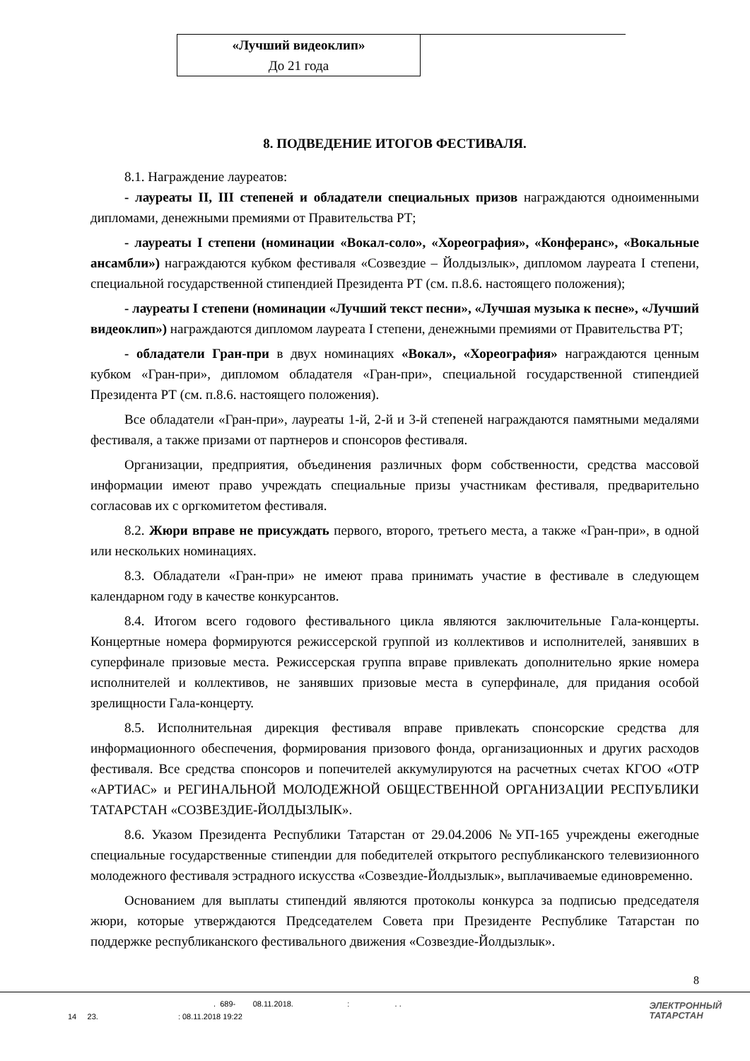| «Лучший видеоклип» До 21 года | |
8. ПОДВЕДЕНИЕ ИТОГОВ ФЕСТИВАЛЯ.
8.1. Награждение лауреатов:
- лауреаты II, III степеней и обладатели специальных призов награждаются одноименными дипломами, денежными премиями от Правительства РТ;
- лауреаты I степени (номинации «Вокал-соло», «Хореография», «Конферанс», «Вокальные ансамбли») награждаются кубком фестиваля «Созвездие – Йолдызлык», дипломом лауреата I степени, специальной государственной стипендией Президента РТ (см. п.8.6. настоящего положения);
- лауреаты I степени (номинации «Лучший текст песни», «Лучшая музыка к песне», «Лучший видеоклип») награждаются дипломом лауреата I степени, денежными премиями от Правительства РТ;
- обладатели Гран-при в двух номинациях «Вокал», «Хореография» награждаются ценным кубком «Гран-при», дипломом обладателя «Гран-при», специальной государственной стипендией Президента РТ (см. п.8.6. настоящего положения).
Все обладатели «Гран-при», лауреаты 1-й, 2-й и 3-й степеней награждаются памятными медалями фестиваля, а также призами от партнеров и спонсоров фестиваля.
Организации, предприятия, объединения различных форм собственности, средства массовой информации имеют право учреждать специальные призы участникам фестиваля, предварительно согласовав их с оргкомитетом фестиваля.
8.2. Жюри вправе не присуждать первого, второго, третьего места, а также «Гран-при», в одной или нескольких номинациях.
8.3. Обладатели «Гран-при» не имеют права принимать участие в фестивале в следующем календарном году в качестве конкурсантов.
8.4. Итогом всего годового фестивального цикла являются заключительные Гала-концерты. Концертные номера формируются режиссерской группой из коллективов и исполнителей, занявших в суперфинале призовые места. Режиссерская группа вправе привлекать дополнительно яркие номера исполнителей и коллективов, не занявших призовые места в суперфинале, для придания особой зрелищности Гала-концерту.
8.5. Исполнительная дирекция фестиваля вправе привлекать спонсорские средства для информационного обеспечения, формирования призового фонда, организационных и других расходов фестиваля. Все средства спонсоров и попечителей аккумулируются на расчетных счетах КГОО «ОТР «АРТИАС» и РЕГИНАЛЬНОЙ МОЛОДЕЖНОЙ ОБЩЕСТВЕННОЙ ОРГАНИЗАЦИИ РЕСПУБЛИКИ ТАТАРСТАН «СОЗВЕЗДИЕ-ЙОЛДЫЗЛЫК».
8.6. Указом Президента Республики Татарстан от 29.04.2006 №УП-165 учреждены ежегодные специальные государственные стипендии для победителей открытого республиканского телевизионного молодежного фестиваля эстрадного искусства «Созвездие-Йолдызлык», выплачиваемые единовременно.
Основанием для выплаты стипендий являются протоколы конкурса за подписью председателя жюри, которые утверждаются Председателем Совета при Президенте Республике Татарстан по поддержке республиканского фестивального движения «Созвездие-Йолдызлык».
8
. 689- 08.11.2018. : . .
14 23. : 08.11.2018 19:22
ЭЛЕКТРОННЫЙ
ТАТАРСТАН